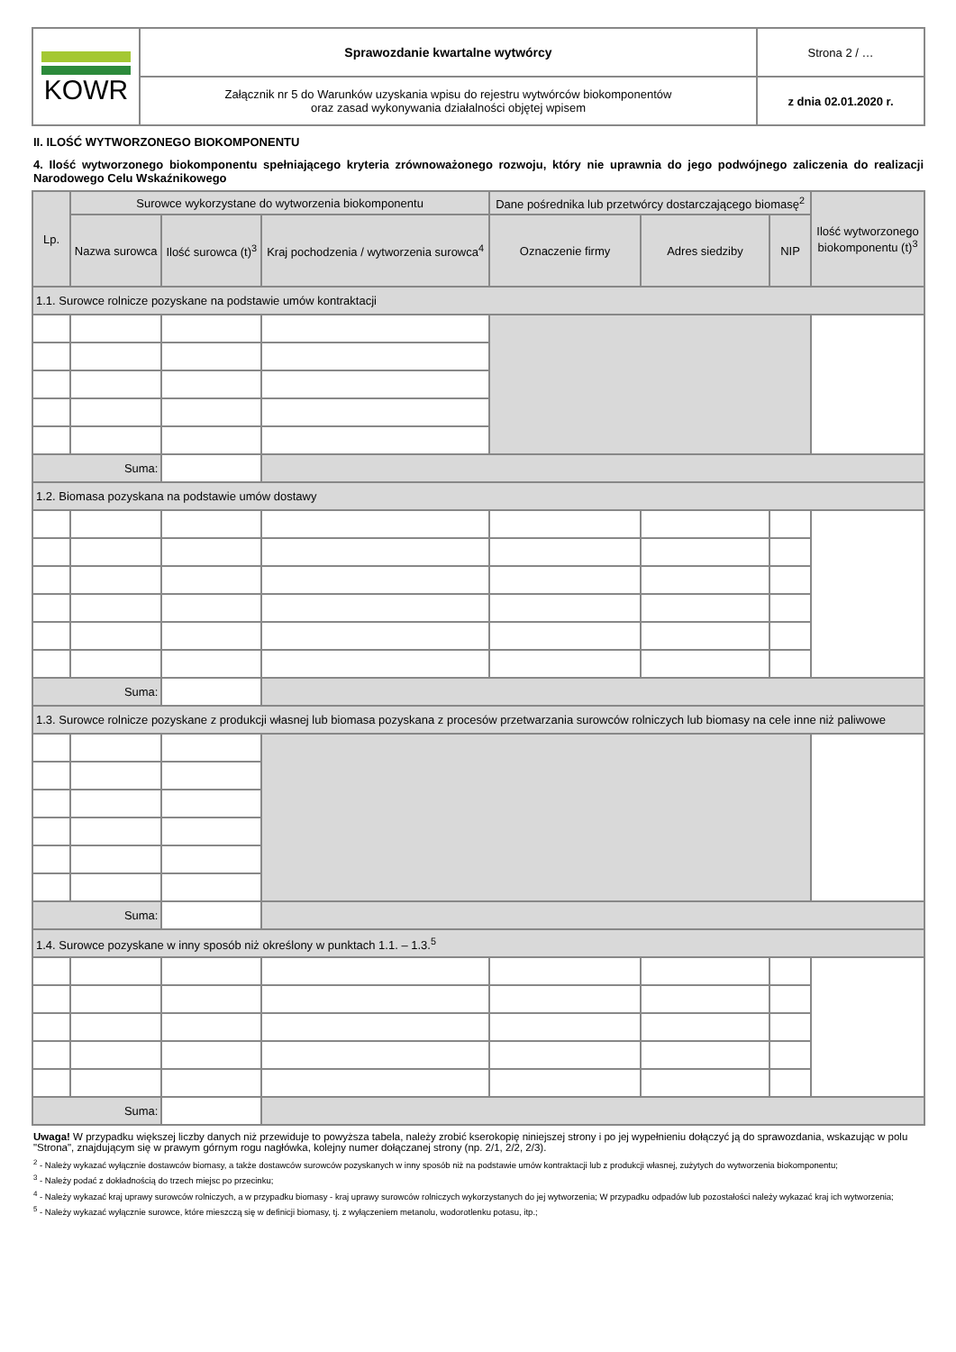| KOWR | Sprawozdanie kwartalne wytwórcy | Strona 2 / … |
| | Załącznik nr 5 do Warunków uzyskania wpisu do rejestru wytwórców biokomponentów oraz zasad wykonywania działalności objętej wpisem | z dnia 02.01.2020 r. |
II. ILOŚĆ WYTWORZONEGO BIOKOMPONENTU
4. Ilość wytworzonego biokomponentu spełniającego kryteria zrównoważonego rozwoju, który nie uprawnia do jego podwójnego zaliczenia do realizacji Narodowego Celu Wskaźnikowego
| Lp. | Surowce wykorzystane do wytworzenia biokomponentu | | | Dane pośrednika lub przetwórcy dostarczającego biomasę<sup>2</sup> | | | Ilość wytworzonego biokomponentu (t)<sup>3</sup> |
| --- | --- | --- | --- | --- | --- | --- | --- |
| | Nazwa surowca | Ilość surowca (t)<sup>3</sup> | Kraj pochodzenia / wytworzenia surowca<sup>4</sup> | Oznaczenie firmy | Adres siedziby | NIP | |
| 1.1. Surowce rolnicze pozyskane na podstawie umów kontraktacji | | | | | | | |
| Suma: | | | | | | | |
| 1.2. Biomasa pozyskana na podstawie umów dostawy | | | | | | | |
| Suma: | | | | | | | |
| 1.3. Surowce rolnicze pozyskane z produkcji własnej lub biomasa pozyskana z procesów przetwarzania surowców rolniczych lub biomasy na cele inne niż paliwowe | | | | | | | |
| Suma: | | | | | | | |
| 1.4. Surowce pozyskane w inny sposób niż określony w punktach 1.1. – 1.3.<sup>5</sup> | | | | | | | |
| Suma: | | | | | | | |
Uwaga! W przypadku większej liczby danych niż przewiduje to powyższa tabela, należy zrobić kserokopię niniejszej strony i po jej wypełnieniu dołączyć ją do sprawozdania, wskazując w polu "Strona", znajdującym się w prawym górnym rogu nagłówka, kolejny numer dołączanej strony (np. 2/1, 2/2, 2/3).
<sup>2</sup> - Należy wykazać wyłącznie dostawców biomasy, a także dostawców surowców pozyskanych w inny sposób niż na podstawie umów kontraktacji lub z produkcji własnej, zużytych do wytworzenia biokomponentu;
<sup>3</sup> - Należy podać z dokładnością do trzech miejsc po przecinku;
<sup>4</sup> - Należy wykazać kraj uprawy surowców rolniczych, a w przypadku biomasy - kraj uprawy surowców rolniczych wykorzystanych do jej wytworzenia; W przypadku odpadów lub pozostałości należy wykazać kraj ich wytworzenia;
<sup>5</sup> - Należy wykazać wyłącznie surowce, które mieszczą się w definicji biomasy, tj. z wyłączeniem metanolu, wodorotlenku potasu, itp.;